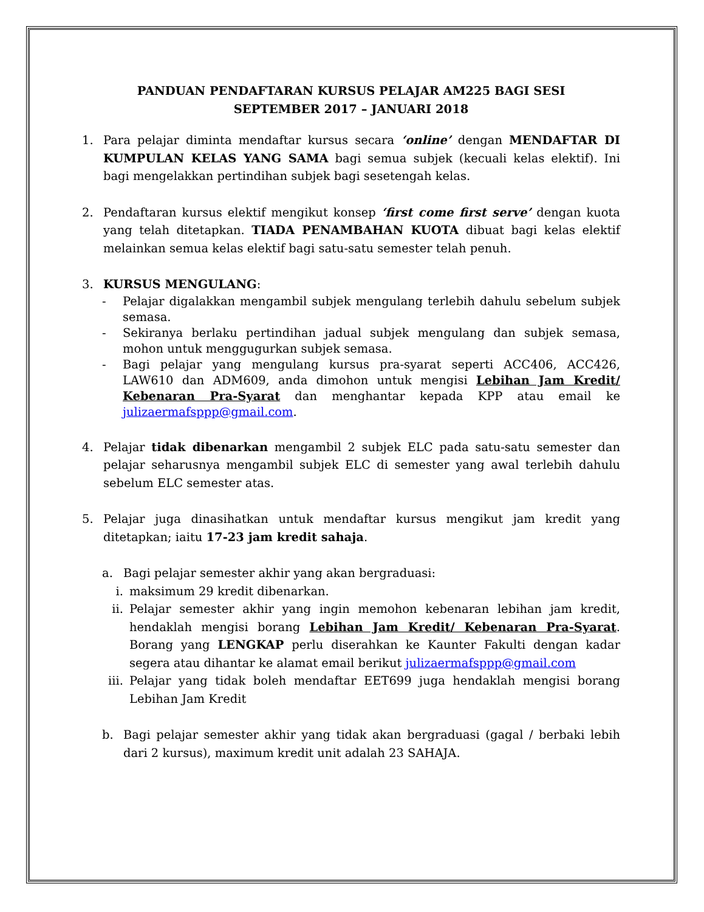PANDUAN PENDAFTARAN KURSUS PELAJAR AM225 BAGI SESI
SEPTEMBER 2017 – JANUARI 2018
1. Para pelajar diminta mendaftar kursus secara ‘online’ dengan MENDAFTAR DI KUMPULAN KELAS YANG SAMA bagi semua subjek (kecuali kelas elektif). Ini bagi mengelakkan pertindihan subjek bagi sesetengah kelas.
2. Pendaftaran kursus elektif mengikut konsep ‘first come first serve’ dengan kuota yang telah ditetapkan. TIADA PENAMBAHAN KUOTA dibuat bagi kelas elektif melainkan semua kelas elektif bagi satu-satu semester telah penuh.
3. KURSUS MENGULANG:
- Pelajar digalakkan mengambil subjek mengulang terlebih dahulu sebelum subjek semasa.
- Sekiranya berlaku pertindihan jadual subjek mengulang dan subjek semasa, mohon untuk menggugurkan subjek semasa.
- Bagi pelajar yang mengulang kursus pra-syarat seperti ACC406, ACC426, LAW610 dan ADM609, anda dimohon untuk mengisi Lebihan Jam Kredit/ Kebenaran Pra-Syarat dan menghantar kepada KPP atau email ke julizaermafsppp@gmail.com.
4. Pelajar tidak dibenarkan mengambil 2 subjek ELC pada satu-satu semester dan pelajar seharusnya mengambil subjek ELC di semester yang awal terlebih dahulu sebelum ELC semester atas.
5. Pelajar juga dinasihatkan untuk mendaftar kursus mengikut jam kredit yang ditetapkan; iaitu 17-23 jam kredit sahaja.
a. Bagi pelajar semester akhir yang akan bergraduasi:
i. maksimum 29 kredit dibenarkan.
ii. Pelajar semester akhir yang ingin memohon kebenaran lebihan jam kredit, hendaklah mengisi borang Lebihan Jam Kredit/ Kebenaran Pra-Syarat. Borang yang LENGKAP perlu diserahkan ke Kaunter Fakulti dengan kadar segera atau dihantar ke alamat email berikut julizaermafsppp@gmail.com
iii.
Pelajar yang tidak boleh mendaftar EET699 juga hendaklah mengisi borang Lebihan Jam Kredit
b. Bagi pelajar semester akhir yang tidak akan bergraduasi (gagal / berbaki lebih dari 2 kursus), maximum kredit unit adalah 23 SAHAJA.